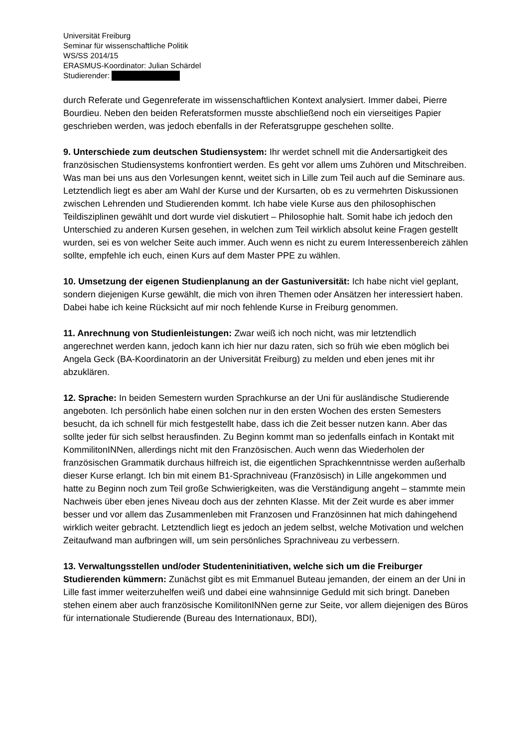Universität Freiburg
Seminar für wissenschaftliche Politik
WS/SS 2014/15
ERASMUS-Koordinator: Julian Schärdel
Studierender:
durch Referate und Gegenreferate im wissenschaftlichen Kontext analysiert. Immer dabei, Pierre Bourdieu. Neben den beiden Referatsformen musste abschließend noch ein vierseitiges Papier geschrieben werden, was jedoch ebenfalls in der Referatsgruppe geschehen sollte.
9. Unterschiede zum deutschen Studiensystem: Ihr werdet schnell mit die Andersartigkeit des französischen Studiensystems konfrontiert werden. Es geht vor allem ums Zuhören und Mitschreiben. Was man bei uns aus den Vorlesungen kennt, weitet sich in Lille zum Teil auch auf die Seminare aus. Letztendlich liegt es aber am Wahl der Kurse und der Kursarten, ob es zu vermehrten Diskussionen zwischen Lehrenden und Studierenden kommt. Ich habe viele Kurse aus den philosophischen Teildisziplinen gewählt und dort wurde viel diskutiert – Philosophie halt. Somit habe ich jedoch den Unterschied zu anderen Kursen gesehen, in welchen zum Teil wirklich absolut keine Fragen gestellt wurden, sei es von welcher Seite auch immer. Auch wenn es nicht zu eurem Interessenbereich zählen sollte, empfehle ich euch, einen Kurs auf dem Master PPE zu wählen.
10. Umsetzung der eigenen Studienplanung an der Gastuniversität: Ich habe nicht viel geplant, sondern diejenigen Kurse gewählt, die mich von ihren Themen oder Ansätzen her interessiert haben. Dabei habe ich keine Rücksicht auf mir noch fehlende Kurse in Freiburg genommen.
11. Anrechnung von Studienleistungen: Zwar weiß ich noch nicht, was mir letztendlich angerechnet werden kann, jedoch kann ich hier nur dazu raten, sich so früh wie eben möglich bei Angela Geck (BA-Koordinatorin an der Universität Freiburg) zu melden und eben jenes mit ihr abzuklären.
12. Sprache: In beiden Semestern wurden Sprachkurse an der Uni für ausländische Studierende angeboten. Ich persönlich habe einen solchen nur in den ersten Wochen des ersten Semesters besucht, da ich schnell für mich festgestellt habe, dass ich die Zeit besser nutzen kann. Aber das sollte jeder für sich selbst herausfinden. Zu Beginn kommt man so jedenfalls einfach in Kontakt mit KommilitonINNen, allerdings nicht mit den Französischen. Auch wenn das Wiederholen der französischen Grammatik durchaus hilfreich ist, die eigentlichen Sprachkenntnisse werden außerhalb dieser Kurse erlangt. Ich bin mit einem B1-Sprachniveau (Französisch) in Lille angekommen und hatte zu Beginn noch zum Teil große Schwierigkeiten, was die Verständigung angeht – stammte mein Nachweis über eben jenes Niveau doch aus der zehnten Klasse. Mit der Zeit wurde es aber immer besser und vor allem das Zusammenleben mit Franzosen und Französinnen hat mich dahingehend wirklich weiter gebracht. Letztendlich liegt es jedoch an jedem selbst, welche Motivation und welchen Zeitaufwand man aufbringen will, um sein persönliches Sprachniveau zu verbessern.
13. Verwaltungsstellen und/oder Studenteninitiativen, welche sich um die Freiburger Studierenden kümmern: Zunächst gibt es mit Emmanuel Buteau jemanden, der einem an der Uni in Lille fast immer weiterzuhelfen weiß und dabei eine wahnsinnige Geduld mit sich bringt. Daneben stehen einem aber auch französische KomilitonINNen gerne zur Seite, vor allem diejenigen des Büros für internationale Studierende (Bureau des Internationaux, BDI),